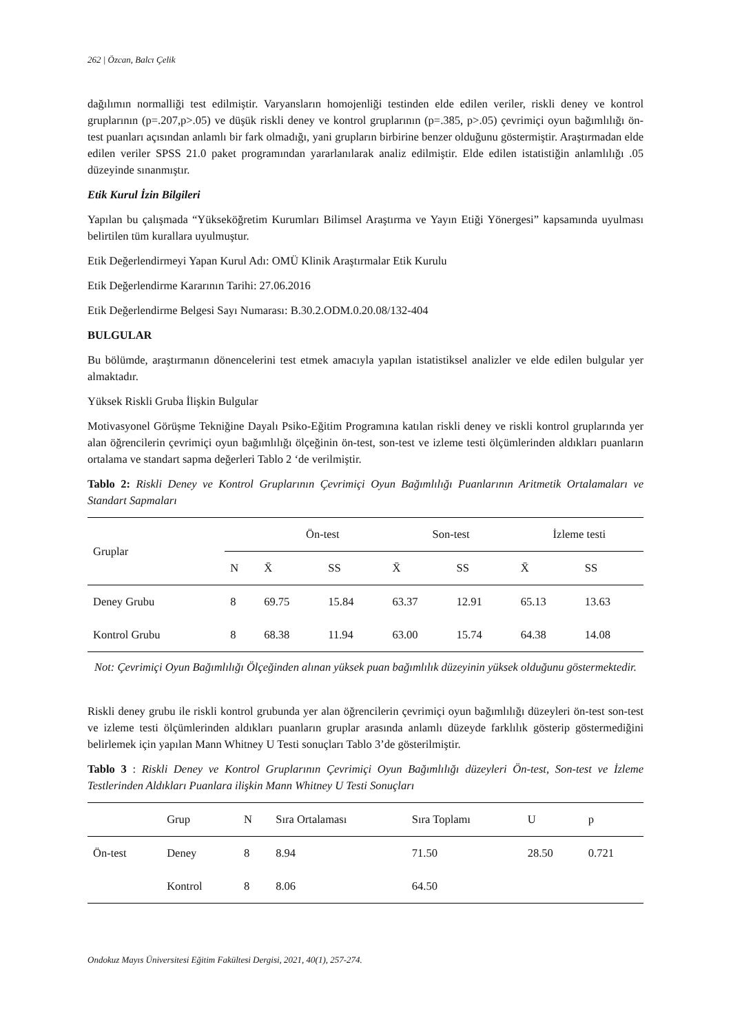262 | Özcan, Balcı Çelik
dağılımın normalliği test edilmiştir. Varyansların homojenliği testinden elde edilen veriler, riskli deney ve kontrol gruplarının (p=.207,p>.05) ve düşük riskli deney ve kontrol gruplarının (p=.385, p>.05) çevrimiçi oyun bağımlılığı ön-test puanları açısından anlamlı bir fark olmadığı, yani grupların birbirine benzer olduğunu göstermiştir. Araştırmadan elde edilen veriler SPSS 21.0 paket programından yararlanılarak analiz edilmiştir. Elde edilen istatistiğin anlamlılığı .05 düzeyinde sınanmıştır.
Etik Kurul İzin Bilgileri
Yapılan bu çalışmada “Yükseköğretim Kurumları Bilimsel Araştırma ve Yayın Etiği Yönergesi” kapsamında uyulması belirtilen tüm kurallara uyulmuştur.
Etik Değerlendirmeyi Yapan Kurul Adı: OMÜ Klinik Araştırmalar Etik Kurulu
Etik Değerlendirme Kararının Tarihi: 27.06.2016
Etik Değerlendirme Belgesi Sayı Numarası: B.30.2.ODM.0.20.08/132-404
BULGULAR
Bu bölümde, araştırmanın dönencelerini test etmek amacıyla yapılan istatistiksel analizler ve elde edilen bulgular yer almaktadır.
Yüksek Riskli Gruba İlişkin Bulgular
Motivasyonel Görüşme Tekniğine Dayalı Psiko-Eğitim Programına katılan riskli deney ve riskli kontrol gruplarında yer alan öğrencilerin çevrimiçi oyun bağımlılığı ölçeğinin ön-test, son-test ve izleme testi ölçümlerinden aldıkları puanların ortalama ve standart sapma değerleri Tablo 2 ‘de verilmiştir.
Tablo 2: Riskli Deney ve Kontrol Gruplarının Çevrimiçi Oyun Bağımlılığı Puanlarının Aritmetik Ortalamaları ve Standart Sapmaları
| Gruplar | | Ön-test | | Son-test | | İzleme testi | |
| --- | --- | --- | --- | --- | --- | --- | --- |
| | N | X̄ | SS | X̄ | SS | X̄ | SS |
| Deney Grubu | 8 | 69.75 | 15.84 | 63.37 | 12.91 | 65.13 | 13.63 |
| Kontrol Grubu | 8 | 68.38 | 11.94 | 63.00 | 15.74 | 64.38 | 14.08 |
Not: Çevrimiçi Oyun Bağımlılığı Ölçeğinden alınan yüksek puan bağımlılık düzeyinin yüksek olduğunu göstermektedir.
Riskli deney grubu ile riskli kontrol grubunda yer alan öğrencilerin çevrimiçi oyun bağımlılığı düzeyleri ön-test son-test ve izleme testi ölçümlerinden aldıkları puanların gruplar arasında anlamlı düzeyde farklılık gösterip göstermediğini belirlemek için yapılan Mann Whitney U Testi sonuçları Tablo 3’de gösterilmiştir.
Tablo 3 : Riskli Deney ve Kontrol Gruplarının Çevrimiçi Oyun Bağımlılığı düzeyleri Ön-test, Son-test ve İzleme Testlerinden Aldıkları Puanlara ilişkin Mann Whitney U Testi Sonuçları
| | Grup | N | Sıra Ortalaması | Sıra Toplamı | U | p |
| --- | --- | --- | --- | --- | --- | --- |
| Ön-test | Deney | 8 | 8.94 | 71.50 | 28.50 | 0.721 |
| | Kontrol | 8 | 8.06 | 64.50 | | |
Ondokuz Mayıs Üniversitesi Eğitim Fakültesi Dergisi, 2021, 40(1), 257-274.